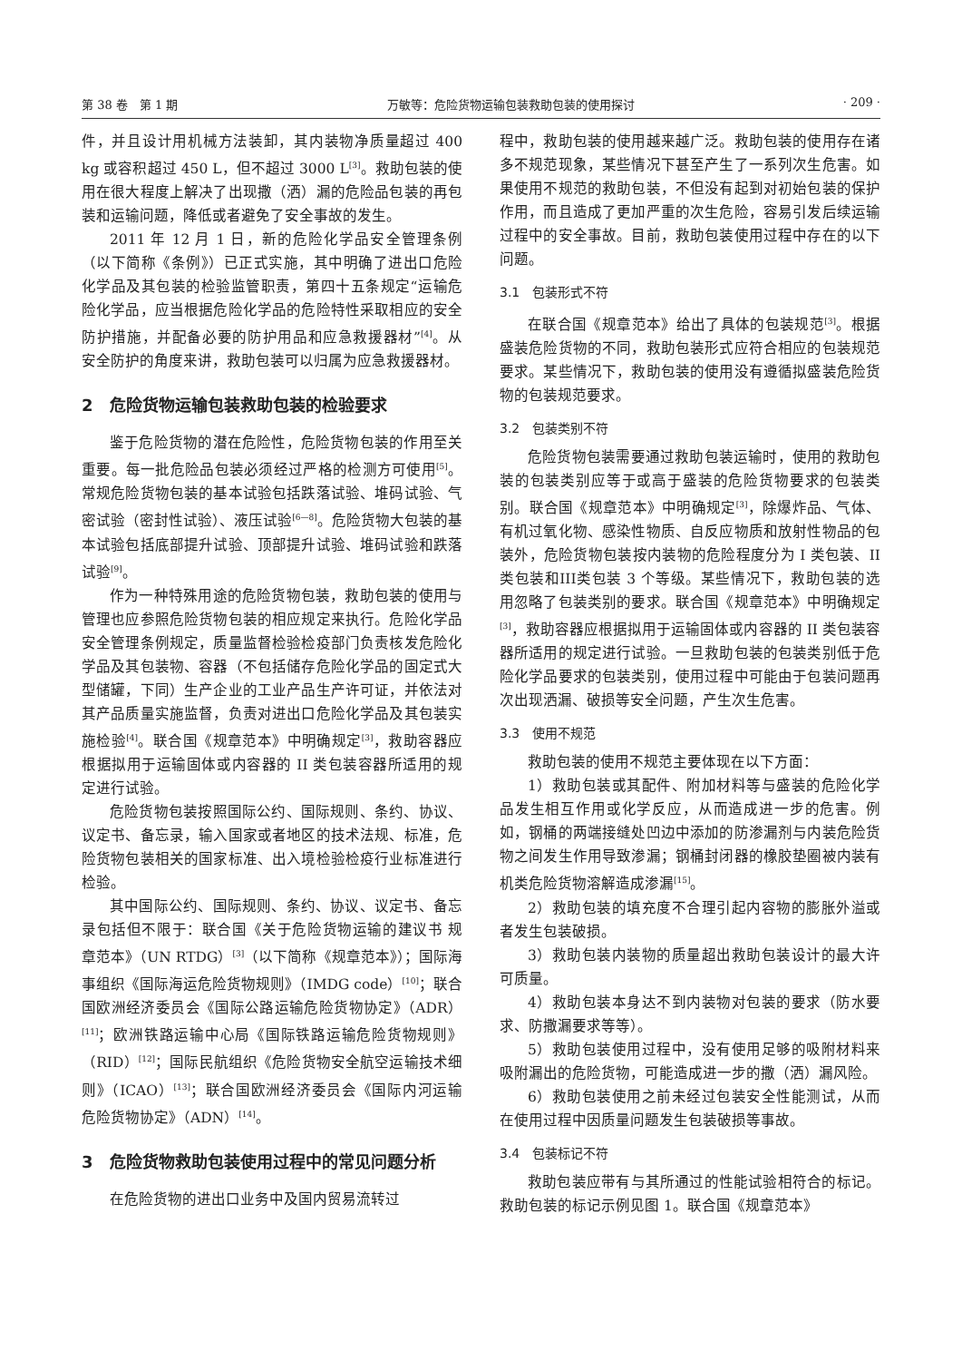第 38 卷　第 1 期 万敏等：危险货物运输包装救助包装的使用探讨 · 209 ·
件，并且设计用机械方法装卸，其内装物净质量超过 400 kg 或容积超过 450 L，但不超过 3000 L<sup>[3]</sup>。救助包装的使用在很大程度上解决了出现撒（洒）漏的危险品包装的再包装和运输问题，降低或者避免了安全事故的发生。
2011 年 12 月 1 日，新的危险化学品安全管理条例（以下简称《条例》）已正式实施，其中明确了进出口危险化学品及其包装的检验监管职责，第四十五条规定“运输危险化学品，应当根据危险化学品的危险特性采取相应的安全防护措施，并配备必要的防护用品和应急救援器材”<sup>[4]</sup>。从安全防护的角度来讲，救助包装可以归属为应急救援器材。
2　危险货物运输包装救助包装的检验要求
鉴于危险货物的潜在危险性，危险货物包装的作用至关重要。每一批危险品包装必须经过严格的检测方可使用<sup>[5]</sup>。常规危险货物包装的基本试验包括跌落试验、堆码试验、气密试验（密封性试验）、液压试验<sup>[6—8]</sup>。危险货物大包装的基本试验包括底部提升试验、顶部提升试验、堆码试验和跌落试验<sup>[9]</sup>。
作为一种特殊用途的危险货物包装，救助包装的使用与管理也应参照危险货物包装的相应规定来执行。危险化学品安全管理条例规定，质量监督检验检疫部门负责核发危险化学品及其包装物、容器（不包括储存危险化学品的固定式大型储罐，下同）生产企业的工业产品生产许可证，并依法对其产品质量实施监督，负责对进出口危险化学品及其包装实施检验<sup>[4]</sup>。联合国《规章范本》中明确规定<sup>[3]</sup>，救助容器应根据拟用于运输固体或内容器的 II 类包装容器所适用的规定进行试验。
危险货物包装按照国际公约、国际规则、条约、协议、议定书、备忘录，输入国家或者地区的技术法规、标准，危险货物包装相关的国家标准、出入境检验检疫行业标准进行检验。
其中国际公约、国际规则、条约、协议、议定书、备忘录包括但不限于：联合国《关于危险货物运输的建议书 规章范本》（UN RTDG）<sup>[3]</sup>（以下简称《规章范本》）；国际海事组织《国际海运危险货物规则》（IMDG code）<sup>[10]</sup>；联合国欧洲经济委员会《国际公路运输危险货物协定》（ADR）<sup>[11]</sup>；欧洲铁路运输中心局《国际铁路运输危险货物规则》（RID）<sup>[12]</sup>；国际民航组织《危险货物安全航空运输技术细则》（ICAO）<sup>[13]</sup>；联合国欧洲经济委员会《国际内河运输危险货物协定》（ADN）<sup>[14]</sup>。
3　危险货物救助包装使用过程中的常见问题分析
在危险货物的进出口业务中及国内贸易流转过
程中，救助包装的使用越来越广泛。救助包装的使用存在诸多不规范现象，某些情况下甚至产生了一系列次生危害。如果使用不规范的救助包装，不但没有起到对初始包装的保护作用，而且造成了更加严重的次生危险，容易引发后续运输过程中的安全事故。目前，救助包装使用过程中存在的以下问题。
3.1　包装形式不符
在联合国《规章范本》给出了具体的包装规范<sup>[3]</sup>。根据盛装危险货物的不同，救助包装形式应符合相应的包装规范要求。某些情况下，救助包装的使用没有遵循拟盛装危险货物的包装规范要求。
3.2　包装类别不符
危险货物包装需要通过救助包装运输时，使用的救助包装的包装类别应等于或高于盛装的危险货物要求的包装类别。联合国《规章范本》中明确规定<sup>[3]</sup>，除爆炸品、气体、有机过氧化物、感染性物质、自反应物质和放射性物品的包装外，危险货物包装按内装物的危险程度分为 I 类包装、II 类包装和III类包装 3 个等级。某些情况下，救助包装的选用忽略了包装类别的要求。联合国《规章范本》中明确规定<sup>[3]</sup>，救助容器应根据拟用于运输固体或内容器的 II 类包装容器所适用的规定进行试验。一旦救助包装的包装类别低于危险化学品要求的包装类别，使用过程中可能由于包装问题再次出现洒漏、破损等安全问题，产生次生危害。
3.3　使用不规范
救助包装的使用不规范主要体现在以下方面：
1）救助包装或其配件、附加材料等与盛装的危险化学品发生相互作用或化学反应，从而造成进一步的危害。例如，钢桶的两端接缝处凹边中添加的防渗漏剂与内装危险货物之间发生作用导致渗漏；钢桶封闭器的橡胶垫圈被内装有机类危险货物溶解造成渗漏<sup>[15]</sup>。
2）救助包装的填充度不合理引起内容物的膨胀外溢或者发生包装破损。
3）救助包装内装物的质量超出救助包装设计的最大许可质量。
4）救助包装本身达不到内装物对包装的要求（防水要求、防撒漏要求等等）。
5）救助包装使用过程中，没有使用足够的吸附材料来吸附漏出的危险货物，可能造成进一步的撒（洒）漏风险。
6）救助包装使用之前未经过包装安全性能测试，从而在使用过程中因质量问题发生包装破损等事故。
3.4　包装标记不符
救助包装应带有与其所通过的性能试验相符合的标记。救助包装的标记示例见图 1。联合国《规章范本》